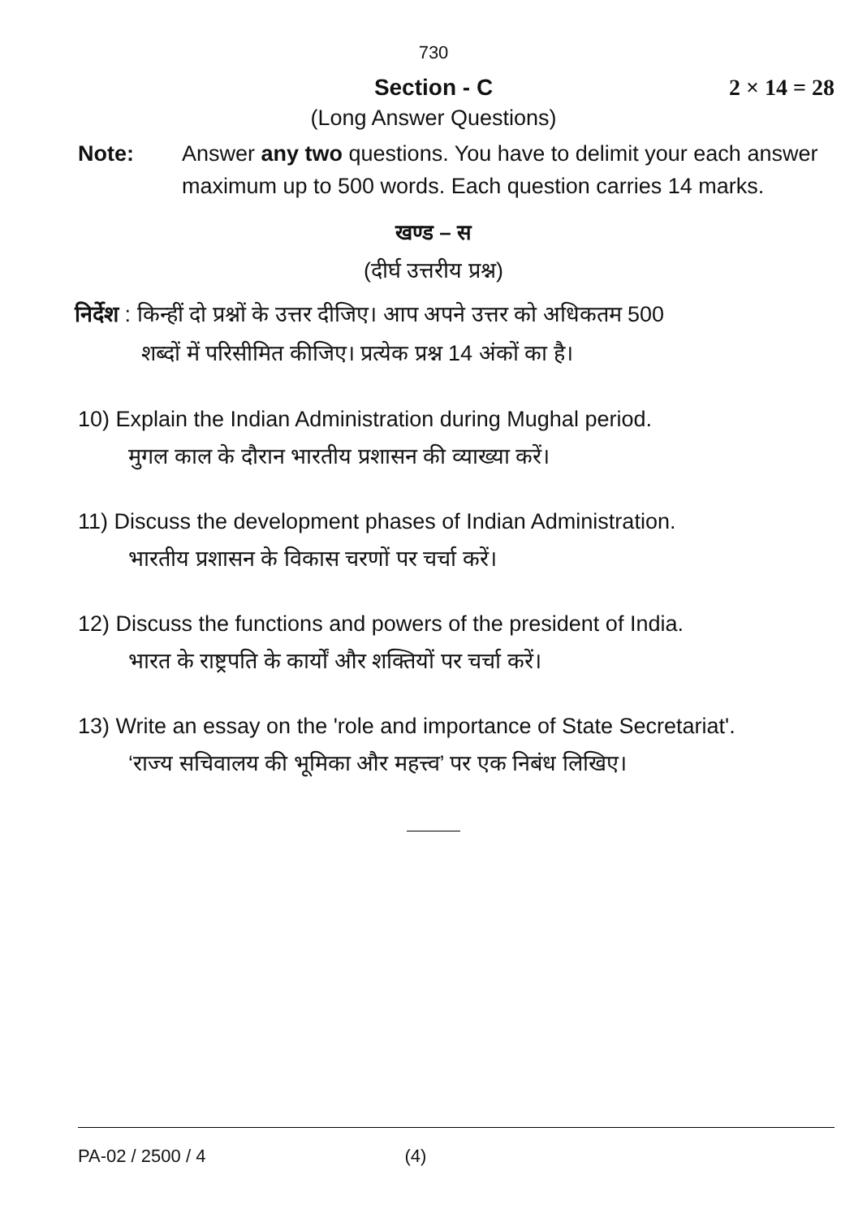730
Section - C 2 × 14 = 28
(Long Answer Questions)
Note: Answer any two questions. You have to delimit your each answer maximum up to 500 words. Each question carries 14 marks.
खण्ड – स
(दीर्घ उत्तरीय प्रश्न)
निर्देश : किन्हीं दो प्रश्नों के उत्तर दीजिए। आप अपने उत्तर को अधिकतम 500
शब्दों में परिसीमित कीजिए। प्रत्येक प्रश्न 14 अंकों का है।
10) Explain the Indian Administration during Mughal period.
मुगल काल के दौरान भारतीय प्रशासन की व्याख्या करें।
11) Discuss the development phases of Indian Administration.
भारतीय प्रशासन के विकास चरणों पर चर्चा करें।
12) Discuss the functions and powers of the president of India.
भारत के राष्ट्रपति के कार्यों और शक्तियों पर चर्चा करें।
13) Write an essay on the 'role and importance of State Secretariat'.
‘राज्य सचिवालय की भूमिका और महत्त्व’ पर एक निबंध लिखिए।
PA-02 / 2500 / 4 (4)